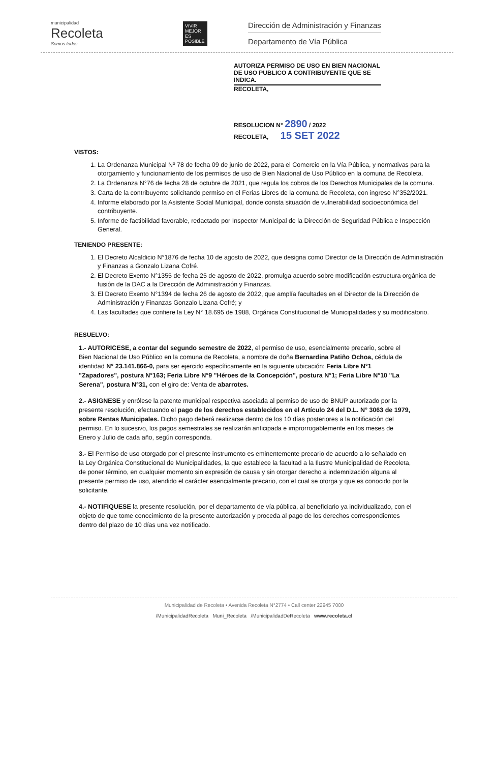municipalidad
Recoleta
Somos todos
VIVIR MEJOR ES POSIBLE
Dirección de Administración y Finanzas
Departamento de Vía Pública
AUTORIZA PERMISO DE USO EN BIEN NACIONAL DE USO PUBLICO A CONTRIBUYENTE QUE SE INDICA.
RECOLETA,
RESOLUCION N° 2890 / 2022
RECOLETA, 15 SET 2022
VISTOS:
1. La Ordenanza Municipal Nº 78 de fecha 09 de junio de 2022, para el Comercio en la Vía Pública, y normativas para la otorgamiento y funcionamiento de los permisos de uso de Bien Nacional de Uso Público en la comuna de Recoleta.
2. La Ordenanza N°76 de fecha 28 de octubre de 2021, que regula los cobros de los Derechos Municipales de la comuna.
3. Carta de la contribuyente solicitando permiso en el Ferias Libres de la comuna de Recoleta, con ingreso N°352/2021.
4. Informe elaborado por la Asistente Social Municipal, donde consta situación de vulnerabilidad socioeconómica del contribuyente.
5. Informe de factibilidad favorable, redactado por Inspector Municipal de la Dirección de Seguridad Pública e Inspección General.
TENIENDO PRESENTE:
1. El Decreto Alcaldicio N°1876 de fecha 10 de agosto de 2022, que designa como Director de la Dirección de Administración y Finanzas a Gonzalo Lizana Cofré.
2. El Decreto Exento N°1355 de fecha 25 de agosto de 2022, promulga acuerdo sobre modificación estructura orgánica de fusión de la DAC a la Dirección de Administración y Finanzas.
3. El Decreto Exento N°1394 de fecha 26 de agosto de 2022, que amplía facultades en el Director de la Dirección de Administración y Finanzas Gonzalo Lizana Cofré; y
4. Las facultades que confiere la Ley N° 18.695 de 1988, Orgánica Constitucional de Municipalidades y su modificatorio.
RESUELVO:
1.- AUTORICESE, a contar del segundo semestre de 2022, el permiso de uso, esencialmente precario, sobre el Bien Nacional de Uso Público en la comuna de Recoleta, a nombre de doña Bernardina Patiño Ochoa, cédula de identidad N° 23.141.866-0, para ser ejercido específicamente en la siguiente ubicación: Feria Libre N°1 "Zapadores", postura N°163; Feria Libre N°9 "Héroes de la Concepción", postura N°1; Feria Libre N°10 "La Serena", postura N°31, con el giro de: Venta de abarrotes.
2.- ASIGNESE y enrólese la patente municipal respectiva asociada al permiso de uso de BNUP autorizado por la presente resolución, efectuando el pago de los derechos establecidos en el Artículo 24 del D.L. N° 3063 de 1979, sobre Rentas Municipales. Dicho pago deberá realizarse dentro de los 10 días posteriores a la notificación del permiso. En lo sucesivo, los pagos semestrales se realizarán anticipada e improrrogablemente en los meses de Enero y Julio de cada año, según corresponda.
3.- El Permiso de uso otorgado por el presente instrumento es eminentemente precario de acuerdo a lo señalado en la Ley Orgánica Constitucional de Municipalidades, la que establece la facultad a la Ilustre Municipalidad de Recoleta, de poner término, en cualquier momento sin expresión de causa y sin otorgar derecho a indemnización alguna al presente permiso de uso, atendido el carácter esencialmente precario, con el cual se otorga y que es conocido por la solicitante.
4.- NOTIFIQUESE la presente resolución, por el departamento de vía pública, al beneficiario ya individualizado, con el objeto de que tome conocimiento de la presente autorización y proceda al pago de los derechos correspondientes dentro del plazo de 10 días una vez notificado.
Municipalidad de Recoleta • Avenida Recoleta N°2774 • Call center 22945 7000
/MunicipalidadRecoleta Muni_Recoleta /MunicipalidadDeRecoleta www.recoleta.cl